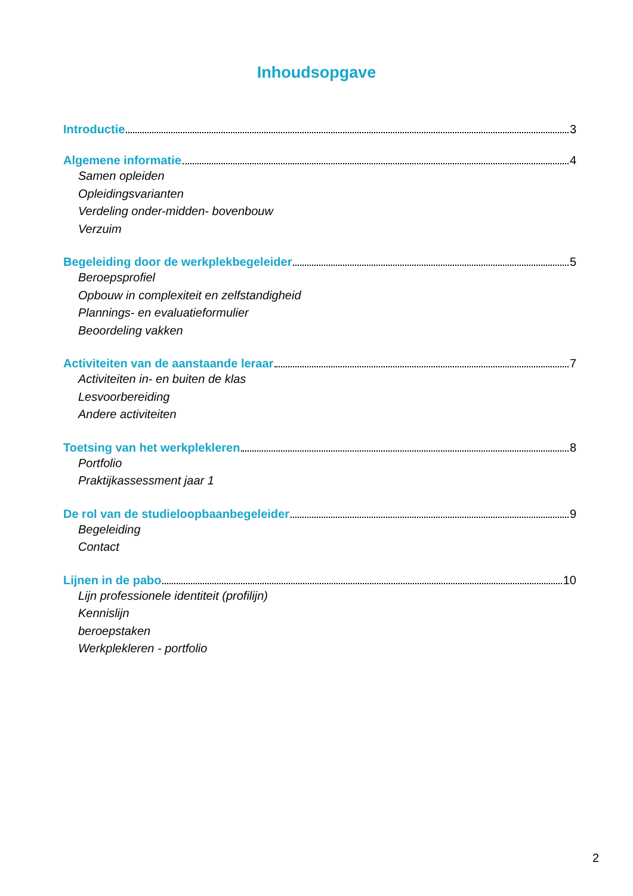Inhoudsopgave
Introductie 3
Algemene informatie 4
Samen opleiden
Opleidingsvarianten
Verdeling onder-midden- bovenbouw
Verzuim
Begeleiding door de werkplekbegeleider 5
Beroepsprofiel
Opbouw in complexiteit en zelfstandigheid
Plannings- en evaluatieformulier
Beoordeling vakken
Activiteiten van de aanstaande leraar 7
Activiteiten in- en buiten de klas
Lesvoorbereiding
Andere activiteiten
Toetsing van het werkplekleren 8
Portfolio
Praktijkassessment jaar 1
De rol van de studieloopbaanbegeleider 9
Begeleiding
Contact
Lijnen in de pabo 10
Lijn professionele identiteit (profilijn)
Kennislijn
beroepstaken
Werkplekleren - portfolio
2